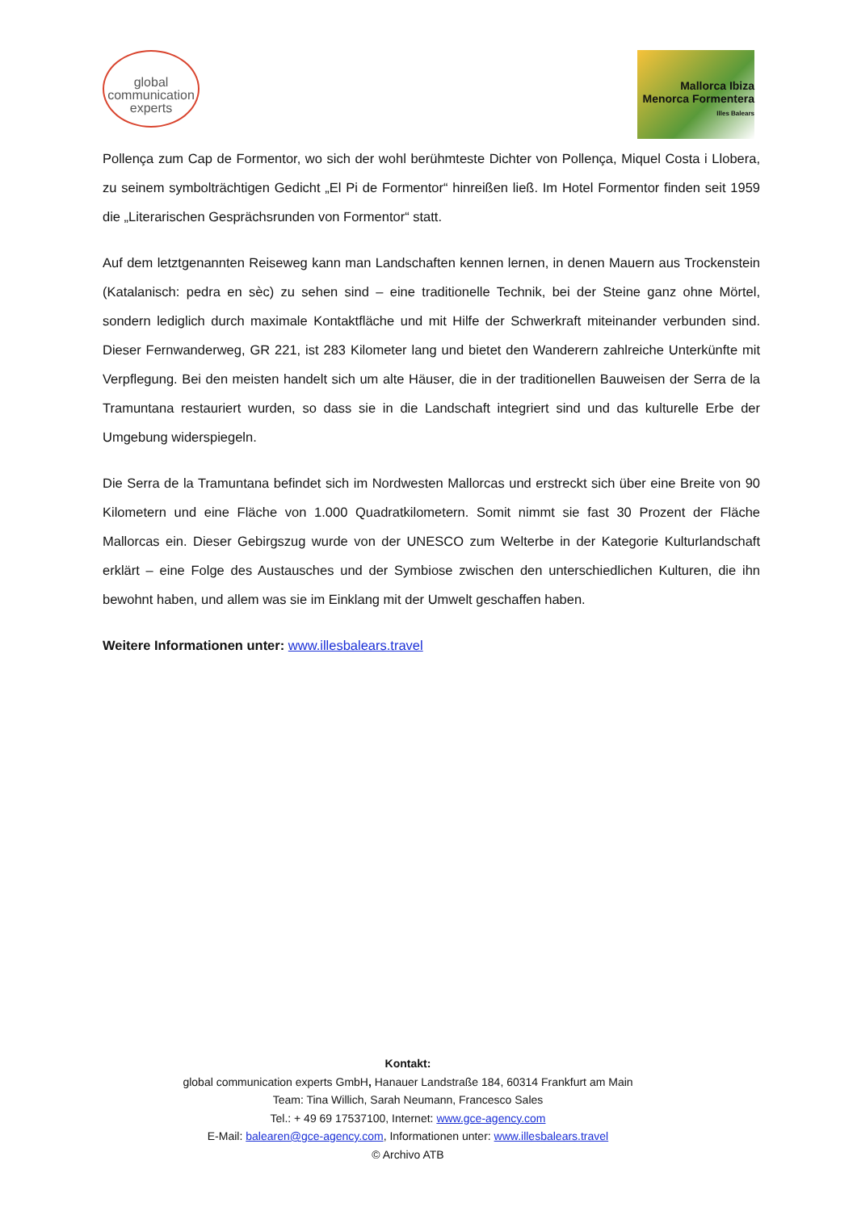global
communication
experts
Mallorca Ibiza
Menorca Formentera
Illes Balears
Pollença zum Cap de Formentor, wo sich der wohl berühmteste Dichter von Pollença, Miquel Costa i Llobera, zu seinem symbolträchtigen Gedicht „El Pi de Formentor“ hinreißen ließ. Im Hotel Formentor finden seit 1959 die „Literarischen Gesprächsrunden von Formentor“ statt.
Auf dem letztgenannten Reiseweg kann man Landschaften kennen lernen, in denen Mauern aus Trockenstein (Katalanisch: pedra en sèc) zu sehen sind – eine traditionelle Technik, bei der Steine ganz ohne Mörtel, sondern lediglich durch maximale Kontaktfläche und mit Hilfe der Schwerkraft miteinander verbunden sind. Dieser Fernwanderweg, GR 221, ist 283 Kilometer lang und bietet den Wanderern zahlreiche Unterkünfte mit Verpflegung. Bei den meisten handelt sich um alte Häuser, die in der traditionellen Bauweisen der Serra de la Tramuntana restauriert wurden, so dass sie in die Landschaft integriert sind und das kulturelle Erbe der Umgebung widerspiegeln.
Die Serra de la Tramuntana befindet sich im Nordwesten Mallorcas und erstreckt sich über eine Breite von 90 Kilometern und eine Fläche von 1.000 Quadratkilometern. Somit nimmt sie fast 30 Prozent der Fläche Mallorcas ein. Dieser Gebirgszug wurde von der UNESCO zum Welterbe in der Kategorie Kulturlandschaft erklärt – eine Folge des Austausches und der Symbiose zwischen den unterschiedlichen Kulturen, die ihn bewohnt haben, und allem was sie im Einklang mit der Umwelt geschaffen haben.
Weitere Informationen unter: www.illesbalears.travel
Kontakt:
global communication experts GmbH, Hanauer Landstraße 184, 60314 Frankfurt am Main
Team: Tina Willich, Sarah Neumann, Francesco Sales
Tel.: + 49 69 17537100, Internet: www.gce-agency.com
E-Mail: balearen@gce-agency.com, Informationen unter: www.illesbalears.travel
© Archivo ATB